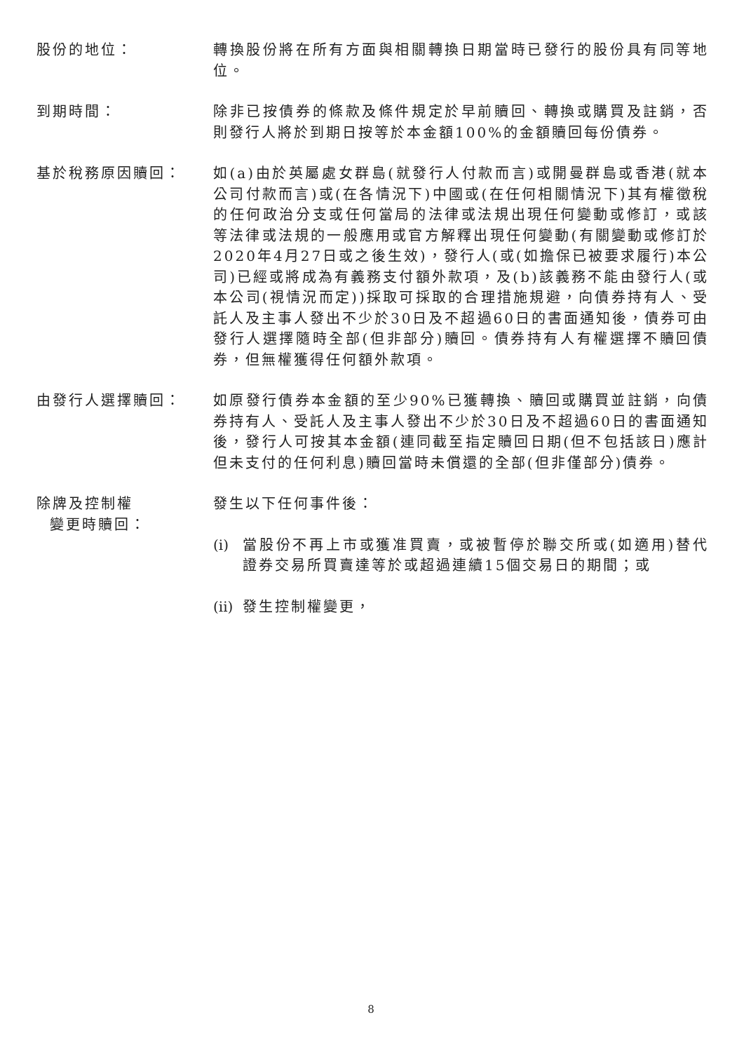股份的地位： 轉換股份將在所有方面與相關轉換日期當時已發行的股份具有同等地位。
到期時間： 除非已按債券的條款及條件規定於早前贖回、轉換或購買及註銷，否則發行人將於到期日按等於本金額100%的金額贖回每份債券。
基於稅務原因贖回： 如(a)由於英屬處女群島(就發行人付款而言)或開曼群島或香港(就本公司付款而言)或(在各情況下)中國或(在任何相關情況下)其有權徵稅的任何政治分支或任何當局的法律或法規出現任何變動或修訂，或該等法律或法規的一般應用或官方解釋出現任何變動(有關變動或修訂於2020年4月27日或之後生效)，發行人(或(如擔保已被要求履行)本公司)已經或將成為有義務支付額外款項，及(b)該義務不能由發行人(或本公司(視情況而定))採取可採取的合理措施規避，向債券持有人、受託人及主事人發出不少於30日及不超過60日的書面通知後，債券可由發行人選擇隨時全部(但非部分)贖回。債券持有人有權選擇不贖回債券，但無權獲得任何額外款項。
由發行人選擇贖回： 如原發行債券本金額的至少90%已獲轉換、贖回或購買並註銷，向債券持有人、受託人及主事人發出不少於30日及不超過60日的書面通知後，發行人可按其本金額(連同截至指定贖回日期(但不包括該日)應計但未支付的任何利息)贖回當時未償還的全部(但非僅部分)債券。
除牌及控制權
變更時贖回：
發生以下任何事件後：
(i)
當股份不再上市或獲准買賣，或被暫停於聯交所或(如適用)替代證券交易所買賣達等於或超過連續15個交易日的期間；或
(ii)
發生控制權變更，
8